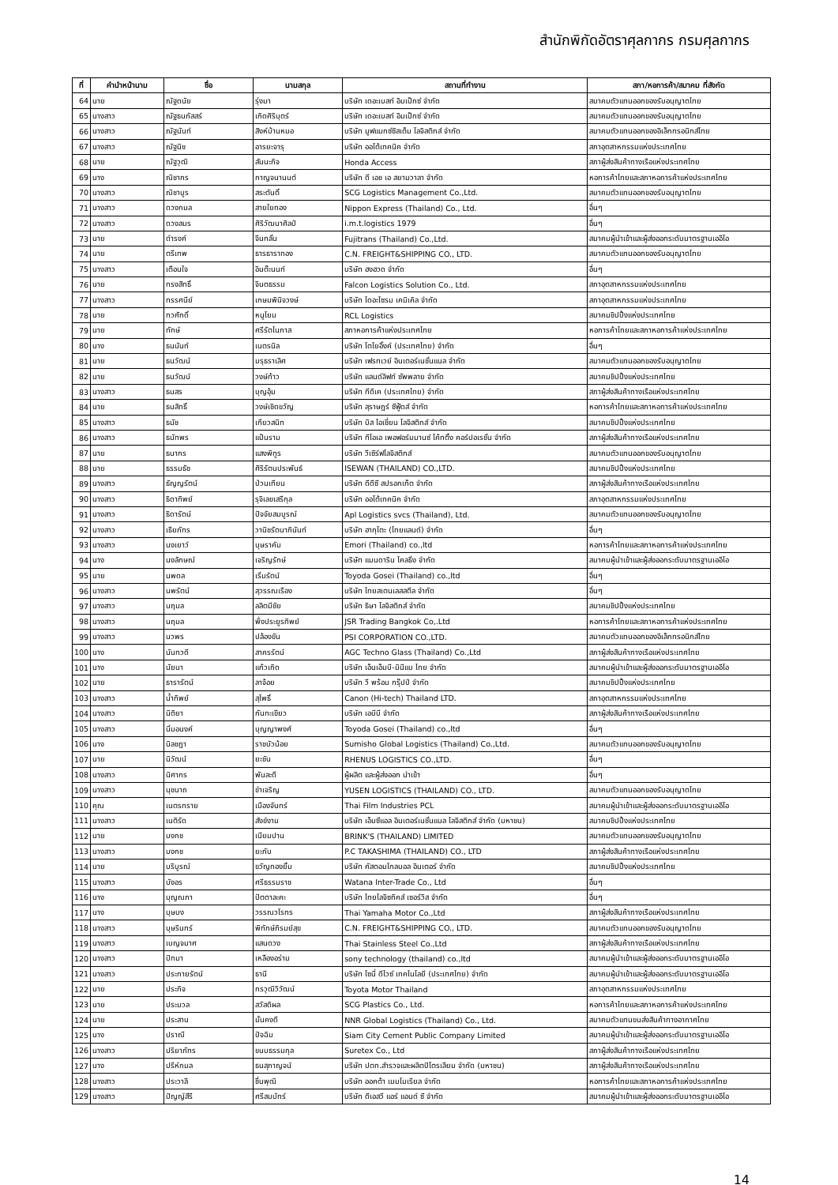สำนักพิกัดอัตราศุลกากร กรมศุลกากร
| ที่ | คำนำหน้านาม | ชื่อ | นามสกุล | สถานที่ทำงาน | สภา/หอการค้า/สมาคม ที่สังกัด |
| --- | --- | --- | --- | --- | --- |
| 64 | นาย | ณัฐดนัย | รุ่งมา | บริษัท เดอะเบสท์ อิมเป็กซ์ จำกัด | สมาคมตัวแทนออกของรับอนุญาตไทย |
| 65 | นางสาว | ณัฐธนภัสสร์ | เกิดศิริบุตร์ | บริษัท เดอะเบสท์ อิมเป็กซ์ จำกัด | สมาคมตัวแทนออกของรับอนุญาตไทย |
| 66 | นางสาว | ณัฐนันท์ | สิงห์บ้านหมอ | บริษัท มูฟแมกซ์ซิสเต็ม โลจิสติกส์ จำกัด | สมาคมตัวแทนออกของอิเล็กทรอนิกส์ไทย |
| 67 | นางสาว | ณัฐนิช | อารยะจารุ | บริษัท ออโต้เทคนิค จำกัด | สภาอุตสาหกรรมแห่งประเทศไทย |
| 68 | นาย | ณัฐวุฒิ | สันนะกิจ | Honda Access | สภาผู้ส่งสินค้าทางเรือแห่งประเทศไทย |
| 69 | นาง | ณิชากร | กาญจนานนต์ | บริษัท ดี เอช เอ สยามวาลา จำกัด | หอการค้าไทยและสภาหอการค้าแห่งประเทศไทย |
| 70 | นางสาว | ณิชาบูร | สระตันติ์ | SCG Logistics Management Co.,Ltd. | สมาคมตัวแทนออกของรับอนุญาตไทย |
| 71 | นางสาว | ดวงกมล | สายใยทอง | Nippon Express (Thailand) Co., Ltd. | อื่นๆ |
| 72 | นางสาว | ดวงสมร | ศิริวัฒนาศิลป์ | i.m.t.logistics 1979 | อื่นๆ |
| 73 | นาย | ดำรงค์ | จีนกลั่น | Fujitrans (Thailand) Co.,Ltd. | สมาคมผู้นำเข้าและผู้ส่งออกระดับมาตรฐานเออีโอ |
| 74 | นาย | ตรีเทพ | ธารธาราทอง | C.N. FREIGHT&SHIPPING CO., LTD. | สมาคมตัวแทนออกของรับอนุญาตไทย |
| 75 | นางสาว | เตือนใจ | อินต๊ะนนท์ | บริษัท ฮงฮวด จำกัด | อื่นๆ |
| 76 | นาย | ทรงสิทธิ์ | จินตธรรม | Falcon Logistics Solution Co., Ltd. | สภาอุตสาหกรรมแห่งประเทศไทย |
| 77 | นางสาว | ทรรศนีย์ | เกษมพินิจวงษ์ | บริษัท ไดอะโซรม เคมิเคิล จำกัด | สภาอุตสาหกรรมแห่งประเทศไทย |
| 78 | นาย | ทวศักดิ์ | หนูโยม | RCL Logistics | สมาคมชิปปิ้งแห่งประเทศไทย |
| 79 | นาย | ทักษ์ | ศรีรัตโนภาส | สภาหอการค้าแห่งประเทศไทย | หอการค้าไทยและสภาหอการค้าแห่งประเทศไทย |
| 80 | นาง | ธนนันท์ | เนตรนิล | บริษัท โตโยอิ๊งค์ (ประเทศไทย) จำกัด | อื่นๆ |
| 81 | นาย | ธนวัฒน์ | มรุธราเลิศ | บริษัท เฟรทเวย์ อินเตอร์เนชั่นแนล จำกัด | สมาคมตัวแทนออกของรับอนุญาตไทย |
| 82 | นาย | ธนวัฒน์ | วงษ์ท้าว | บริษัท แลนด์ลิฟท์ ซัพพลาย จำกัด | สมาคมชิปปิ้งแห่งประเทศไทย |
| 83 | นางสาว | ธนสร | บุญอุ้ม | บริษัท ทีดีเค (ประเทศไทย) จำกัด | สภาผู้ส่งสินค้าทางเรือแห่งประเทศไทย |
| 84 | นาย | ธนสิทธิ์ | วงษ์เชิดขวัญ | บริษัท สุราษฎร์ ซีฟู้ดส์ จำกัด | หอการค้าไทยและสภาหอการค้าแห่งประเทศไทย |
| 85 | นางสาว | ธนัช | เกียวสนิท | บริษัท บิส โอเชี่ยน โลจิสติกส์ จำกัด | สมาคมชิปปิ้งแห่งประเทศไทย |
| 86 | นางสาว | ธนัทพร | แป้นราม | บริษัท ทีโอเอ เพอฟอร์มมานซ์ โค้ทติ้ง คอร์ปอเรชั่น จำกัด | สภาผู้ส่งสินค้าทางเรือแห่งประเทศไทย |
| 87 | นาย | ธนากร | แสงพิทูร | บริษัท วีเซิร์ฟโลจิสติกส์ | สมาคมตัวแทนออกของรับอนุญาตไทย |
| 88 | นาย | ธรรมธัช | ศิริรัตนประพันธ์ | ISEWAN (THAILAND) CO.,LTD. | สมาคมชิปปิ้งแห่งประเทศไทย |
| 89 | นางสาว | ธัญญรัตน์ | ป่วนเทียน | บริษัท ดีดีซี สปรอกเก็ต จำกัด | สภาผู้ส่งสินค้าทางเรือแห่งประเทศไทย |
| 90 | นางสาว | ธิดาทิพย์ | รุจิเลขเสรีกุล | บริษัท ออโต้เทคนิค จำกัด | สภาอุตสาหกรรมแห่งประเทศไทย |
| 91 | นางสาว | ธิดารัตน์ | ปัจจัยสมบูรณ์ | Apl Logistics svcs (Thailand), Ltd. | สมาคมตัวแทนออกของรับอนุญาตไทย |
| 92 | นางสาว | เธียภัทร | วานิชรัตนาภินันท์ | บริษัท ฮากุโตะ (ไทยแลนด์) จำกัด | อื่นๆ |
| 93 | นางสาว | นงเยาว์ | บุษราคัม | Emori (Thailand) co.,ltd | หอการค้าไทยและสภาหอการค้าแห่งประเทศไทย |
| 94 | นาง | นงลักษณ์ | เจริญรักษ์ | บริษัท แมนดาริน โคลธิ่ง จำกัด | สมาคมผู้นำเข้าและผู้ส่งออกระดับมาตรฐานเออีโอ |
| 95 | นาย | นพดล | เริ่มรัตน์ | Toyoda Gosei (Thailand) co.,ltd | อื่นๆ |
| 96 | นางสาว | นพรัตน์ | สุวรรณเรือง | บริษัท ไทยสเตนเลสสตีล จำกัด | อื่นๆ |
| 97 | นางสาว | นฤมล | ลลิตมีชัย | บริษัท ธิษา โลจิสติกส์ จำกัด | สมาคมชิปปิ้งแห่งประเทศไทย |
| 98 | นางสาว | นฤมล | พึ่งประยูรทิพย์ | JSR Trading Bangkok Co,.Ltd | หอการค้าไทยและสภาหอการค้าแห่งประเทศไทย |
| 99 | นางสาว | นวพร | ปล้องขัน | PSI CORPORATION CO.,LTD. | สมาคมตัวแทนออกของอิเล็กทรอนิกส์ไทย |
| 100 | นาง | นันทวดี | สาครรัตน์ | AGC Techno Glass (Thailand) Co.,Ltd | สภาผู้ส่งสินค้าทางเรือแห่งประเทศไทย |
| 101 | นาง | นัยนา | แก้วเกิด | บริษัท เอ็นเอ็มบี-มินีแบ ไทย จำกัด | สมาคมผู้นำเข้าและผู้ส่งออกระดับมาตรฐานเออีโอ |
| 102 | นาย | ธารารัตน์ | ลาจ้อย | บริษัท วี พร้อม กรุ๊ปป์ จำกัด | สมาคมชิปปิ้งแห่งประเทศไทย |
| 103 | นางสาว | น้ำทิพย์ | สุโพธิ์ | Canon (Hi-tech) Thailand LTD. | สภาอุตสาหกรรมแห่งประเทศไทย |
| 104 | นางสาว | นิติยา | กันทะเขียว | บริษัท เอบีบี จำกัด | สภาผู้ส่งสินค้าทางเรือแห่งประเทศไทย |
| 105 | นางสาว | นิ่มอนงค์ | บุญญาพงศ์ | Toyoda Gosei (Thailand) co.,ltd | อื่นๆ |
| 106 | นาง | นิลชฎา | ราชบัวน้อย | Sumisho Global Logistics (Thailand) Co.,Ltd. | สมาคมตัวแทนออกของรับอนุญาตไทย |
| 107 | นาย | นิวัฒน์ | ยะชัน | RHENUS LOGISTICS CO.,LTD. | อื่นๆ |
| 108 | นางสาว | นิศากร | พันละดี | ผู้ผลิต และผู้ส่งออก นำเข้า | อื่นๆ |
| 109 | นางสาว | นุชนาถ | ขำเจริญ | YUSEN LOGISTICS (THAILAND) CO., LTD. | สมาคมตัวแทนออกของรับอนุญาตไทย |
| 110 | คุณ | เนตรทราย | เมืองจันทร์ | Thai Film Industries PCL | สมาคมผู้นำเข้าและผู้ส่งออกระดับมาตรฐานเออีโอ |
| 111 | นางสาว | เนติรัด | สังข์งาม | บริษัท เอ็มซีแอล อินเตอร์เนชั่นแนล โลจิสติกส์ จำกัด (มหาชน) | สมาคมชิปปิ้งแห่งประเทศไทย |
| 112 | นาย | บงกช | เนียมปาน | BRINK'S (THAILAND) LIMITED | สมาคมตัวแทนออกของรับอนุญาตไทย |
| 113 | นางสาว | บงกช | ยะกับ | P.C TAKASHIMA (THAILAND) CO., LTD | สภาผู้ส่งสินค้าทางเรือแห่งประเทศไทย |
| 114 | นาย | บริบูรณ์ | ขวัญทองยิ้ม | บริษัท คัสตอมโกลบอล อินเตอร์ จำกัด | สมาคมชิปปิ้งแห่งประเทศไทย |
| 115 | นางสาว | บังอร | ศรีธรรมราช | Watana Inter-Trade Co., Ltd | อื่นๆ |
| 116 | นาง | บุญณภา | ปัตตาละคะ | บริษัท ไทยโลจิซทิคส์ เซอร์วิส จำกัด | อื่นๆ |
| 117 | นาง | บุษบง | วรรณวโรทร | Thai Yamaha Motor Co.,Ltd | สภาผู้ส่งสินค้าทางเรือแห่งประเทศไทย |
| 118 | นางสาว | บุษรินทร์ | พิทักษ์ภิรมย์สุข | C.N. FREIGHT&SHIPPING CO., LTD. | สมาคมตัวแทนออกของรับอนุญาตไทย |
| 119 | นางสาว | เบญจมาศ | แสนดวง | Thai Stainless Steel Co.,Ltd | สภาผู้ส่งสินค้าทางเรือแห่งประเทศไทย |
| 120 | นางสาว | ปัทมา | เหลืองอร่าม | sony technology (thailand) co.,ltd | สมาคมผู้นำเข้าและผู้ส่งออกระดับมาตรฐานเออีโอ |
| 121 | นางสาว | ประกายรัตน์ | ธานี | บริษัท โซนี่ ดีไวซ์ เทคโนโลยี (ประเทศไทย) จำกัด | สมาคมผู้นำเข้าและผู้ส่งออกระดับมาตรฐานเออีโอ |
| 122 | นาย | ประกิจ | กรวุฒิวิวัฒน์ | Toyota Motor Thailand | สภาอุตสาหกรรมแห่งประเทศไทย |
| 123 | นาย | ประมวล | สวัสดิผล | SCG Plastics Co., Ltd. | หอการค้าไทยและสภาหอการค้าแห่งประเทศไทย |
| 124 | นาย | ประสาน | มั่นคงดี | NNR Global Logistics (Thailand) Co., Ltd. | สมาคมตัวแทนขนส่งสินค้าทางอากาศไทย |
| 125 | นาง | ปราณี | ปัจฉิม | Siam City Cement Public Company Limited | สมาคมผู้นำเข้าและผู้ส่งออกระดับมาตรฐานเออีโอ |
| 126 | นางสาว | ปริยาภัทร | ขนบธรรมกุล | Suretex Co., Ltd | สภาผู้ส่งสินค้าทางเรือแห่งประเทศไทย |
| 127 | นาง | ปรีห์กมล | ธนสุภาญจน์ | บริษัท ปตท.สำรวจและผลิตปิโตรเลียม จำกัด (มหาชน) | สภาผู้ส่งสินค้าทางเรือแห่งประเทศไทย |
| 128 | นางสาว | ประวาลี | ชื่นพุฒิ | บริษัท ออคต้า เมมโมเรียล จำกัด | หอการค้าไทยและสภาหอการค้าแห่งประเทศไทย |
| 129 | นางสาว | ปัญญ์สีรี | ศรีสมบัทร์ | บริษัท ดีเอสวี แอร์ แอนด์ ซี จำกัด | สมาคมผู้นำเข้าและผู้ส่งออกระดับมาตรฐานเออีโอ |
14